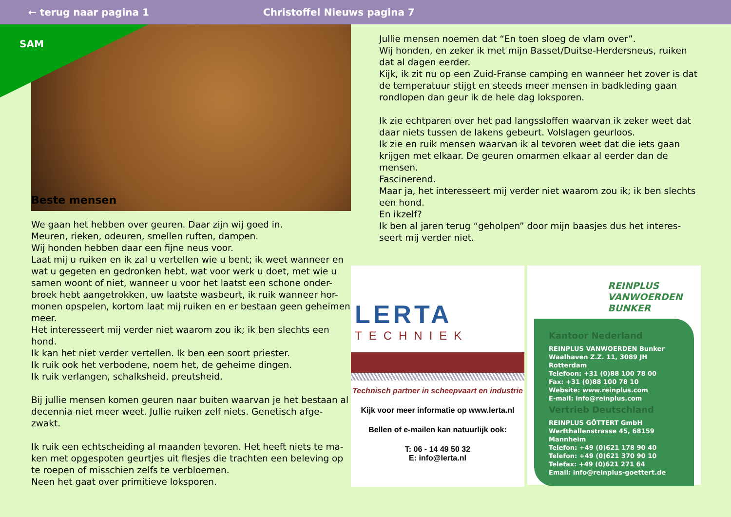← terug naar pagina 1 Christoffel Nieuws pagina 7
SAM
Beste mensen
We gaan het hebben over geuren. Daar zijn wij goed in.
Meuren, rieken, odeuren, smellen ruften, dampen.
Wij honden hebben daar een fijne neus voor.
Laat mij u ruiken en ik zal u vertellen wie u bent; ik weet wanneer en wat u gegeten en gedronken hebt, wat voor werk u doet, met wie u samen woont of niet, wanneer u voor het laatst een schone onder-broek hebt aangetrokken, uw laatste wasbeurt, ik ruik wanneer hor-monen opspelen, kortom laat mij ruiken en er bestaan geen geheimen meer.
Het interesseert mij verder niet waarom zou ik; ik ben slechts een hond.
Ik kan het niet verder vertellen. Ik ben een soort priester.
Ik ruik ook het verbodene, noem het, de geheime dingen.
Ik ruik verlangen, schalksheid, preutsheid.
Bij jullie mensen komen geuren naar buiten waarvan je het bestaan al decennia niet meer weet. Jullie ruiken zelf niets. Genetisch afge-zwakt.
Ik ruik een echtscheiding al maanden tevoren. Het heeft niets te ma-ken met opgespoten geurtjes uit flesjes die trachten een beleving op te roepen of misschien zelfs te verbloemen.
Neen het gaat over primitieve loksporen.
Jullie mensen noemen dat “En toen sloeg de vlam over”.
Wij honden, en zeker ik met mijn Basset/Duitse-Herdersneus, ruiken dat al dagen eerder.
Kijk, ik zit nu op een Zuid-Franse camping en wanneer het zover is dat de temperatuur stijgt en steeds meer mensen in badkleding gaan rondlopen dan geur ik de hele dag loksporen.
Ik zie echtparen over het pad langssloffen waarvan ik zeker weet dat daar niets tussen de lakens gebeurt. Volslagen geurloos.
Ik zie en ruik mensen waarvan ik al tevoren weet dat die iets gaan krijgen met elkaar. De geuren omarmen elkaar al eerder dan de mensen.
Fascinerend.
Maar ja, het interesseert mij verder niet waarom zou ik; ik ben slechts een hond.
En ikzelf?
Ik ben al jaren terug “geholpen” door mijn baasjes dus het interes-seert mij verder niet.
LERTA
TECHNIEK
Technisch partner in scheepvaart en industrie
Kijk voor meer informatie op www.lerta.nl
Bellen of e-mailen kan natuurlijk ook:
T: 06 - 14 49 50 32
E: info@lerta.nl
REINPLUS
VANWOERDEN
BUNKER
Kantoor Nederland
REINPLUS VANWOERDEN Bunker
Waalhaven Z.Z. 11, 3089 JH Rotterdam
Telefoon: +31 (0)88 100 78 00
Fax: +31 (0)88 100 78 10
Website: www.reinplus.com
E-mail: info@reinplus.com
Vertrieb Deutschland
REINPLUS GÖTTERT GmbH
Werfthallenstrasse 45, 68159 Mannheim
Telefon: +49 (0)621 178 90 40
Telefon: +49 (0)621 370 90 10
Telefax: +49 (0)621 271 64
Email: info@reinplus-goettert.de